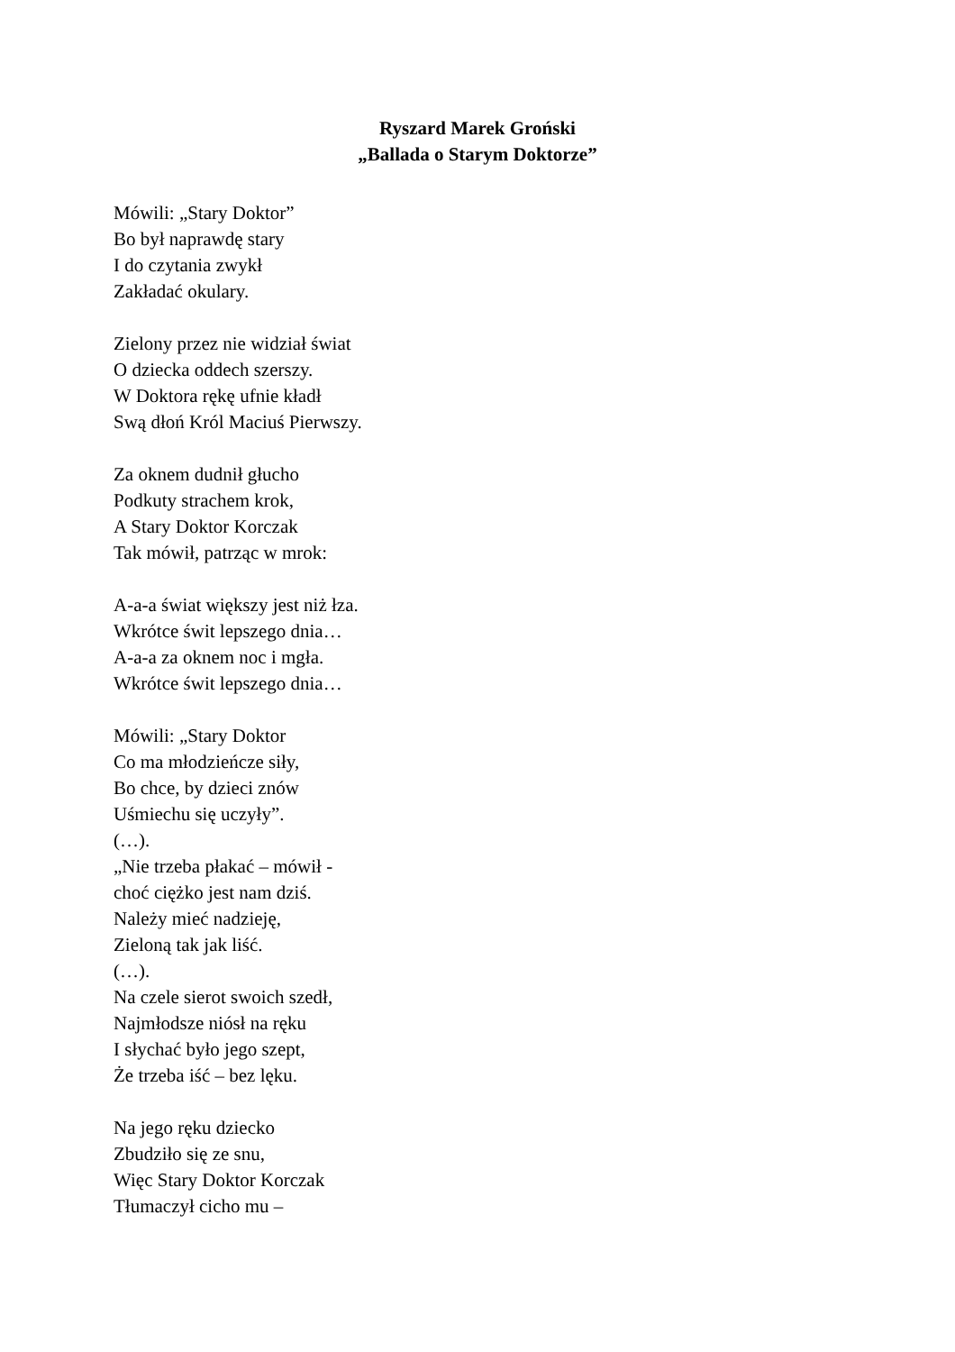Ryszard Marek Groński
„Ballada o Starym Doktorze”
Mówili: „Stary Doktor”
Bo był naprawdę stary
I do czytania zwykł
Zakładać okulary.
Zielony przez nie widział świat
O dziecka oddech szerszy.
W Doktora rękę ufnie kładł
Swą dłoń Król Maciuś Pierwszy.
Za oknem dudnił głucho
Podkuty strachem krok,
A Stary Doktor Korczak
Tak mówił, patrząc w mrok:
A-a-a świat większy jest niż łza.
Wkrótce świt lepszego dnia…
A-a-a za oknem noc i mgła.
Wkrótce świt lepszego dnia…
Mówili: „Stary Doktor
Co ma młodzieńcze siły,
Bo chce, by dzieci znów
Uśmiechu się uczyły”.
(…).
„Nie trzeba płakać – mówił -
choć ciężko jest nam dziś.
Należy mieć nadzieję,
Zieloną tak jak liść.
(…).
Na czele sierot swoich szedł,
Najmłodsze niósł na ręku
I słychać było jego szept,
Że trzeba iść – bez lęku.
Na jego ręku dziecko
Zbudziło się ze snu,
Więc Stary Doktor Korczak
Tłumaczył cicho mu –